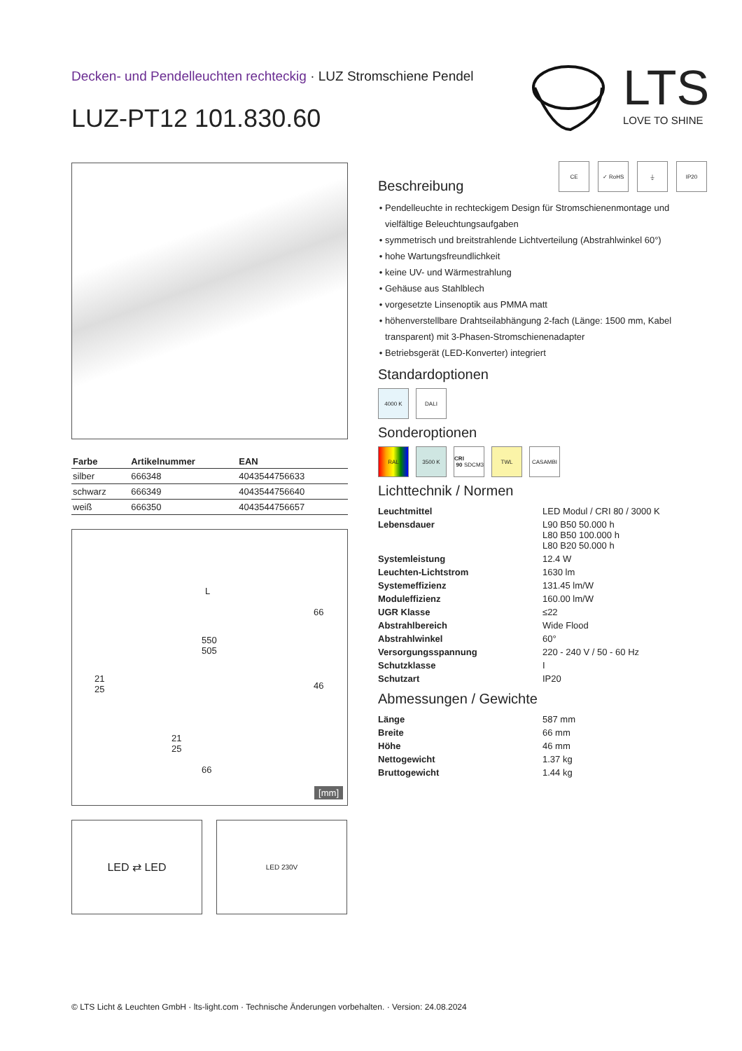Decken- und Pendelleuchten rechteckig · LUZ Stromschiene Pendel
LUZ-PT12 101.830.60
LTS
LOVE TO SHINE
| Farbe | Artikelnummer | EAN |
| --- | --- | --- |
| silber | 666348 | 4043544756633 |
| schwarz | 666349 | 4043544756640 |
| weiß | 666350 | 4043544756657 |
L
66
550
505
21
25
46
21
25
66
[mm]
LED ⇄ LED
LED 230V
CE ✓ RoHS ⏚ IP20
Beschreibung
Pendelleuchte in rechteckigem Design für Stromschienenmontage und vielfältige Beleuchtungsaufgaben
symmetrisch und breitstrahlende Lichtverteilung (Abstrahlwinkel 60°)
hohe Wartungsfreundlichkeit
keine UV- und Wärmestrahlung
Gehäuse aus Stahlblech
vorgesetzte Linsenoptik aus PMMA matt
höhenverstellbare Drahtseilabhängung 2-fach (Länge: 1500 mm, Kabel transparent) mit 3-Phasen-Stromschienenadapter
Betriebsgerät (LED-Konverter) integriert
Standardoptionen
4000 K DALI
Sonderoptionen
RAL 3500 K CRI 90
SDCM3
TWL CASAMBI
Lichttechnik / Normen
| Leuchtmittel | LED Modul / CRI 80 / 3000 K |
| Lebensdauer | L90 B50 50.000 h L80 B50 100.000 h L80 B20 50.000 h |
| Systemleistung | 12.4 W |
| Leuchten-Lichtstrom | 1630 lm |
| Systemeffizienz | 131.45 lm/W |
| Moduleffizienz | 160.00 lm/W |
| UGR Klasse | ≤22 |
| Abstrahlbereich | Wide Flood |
| Abstrahlwinkel | 60° |
| Versorgungsspannung | 220 - 240 V / 50 - 60 Hz |
| Schutzklasse | I |
| Schutzart | IP20 |
Abmessungen / Gewichte
| Länge | 587 mm |
| Breite | 66 mm |
| Höhe | 46 mm |
| Nettogewicht | 1.37 kg |
| Bruttogewicht | 1.44 kg |
© LTS Licht & Leuchten GmbH · lts-light.com · Technische Änderungen vorbehalten. · Version: 24.08.2024